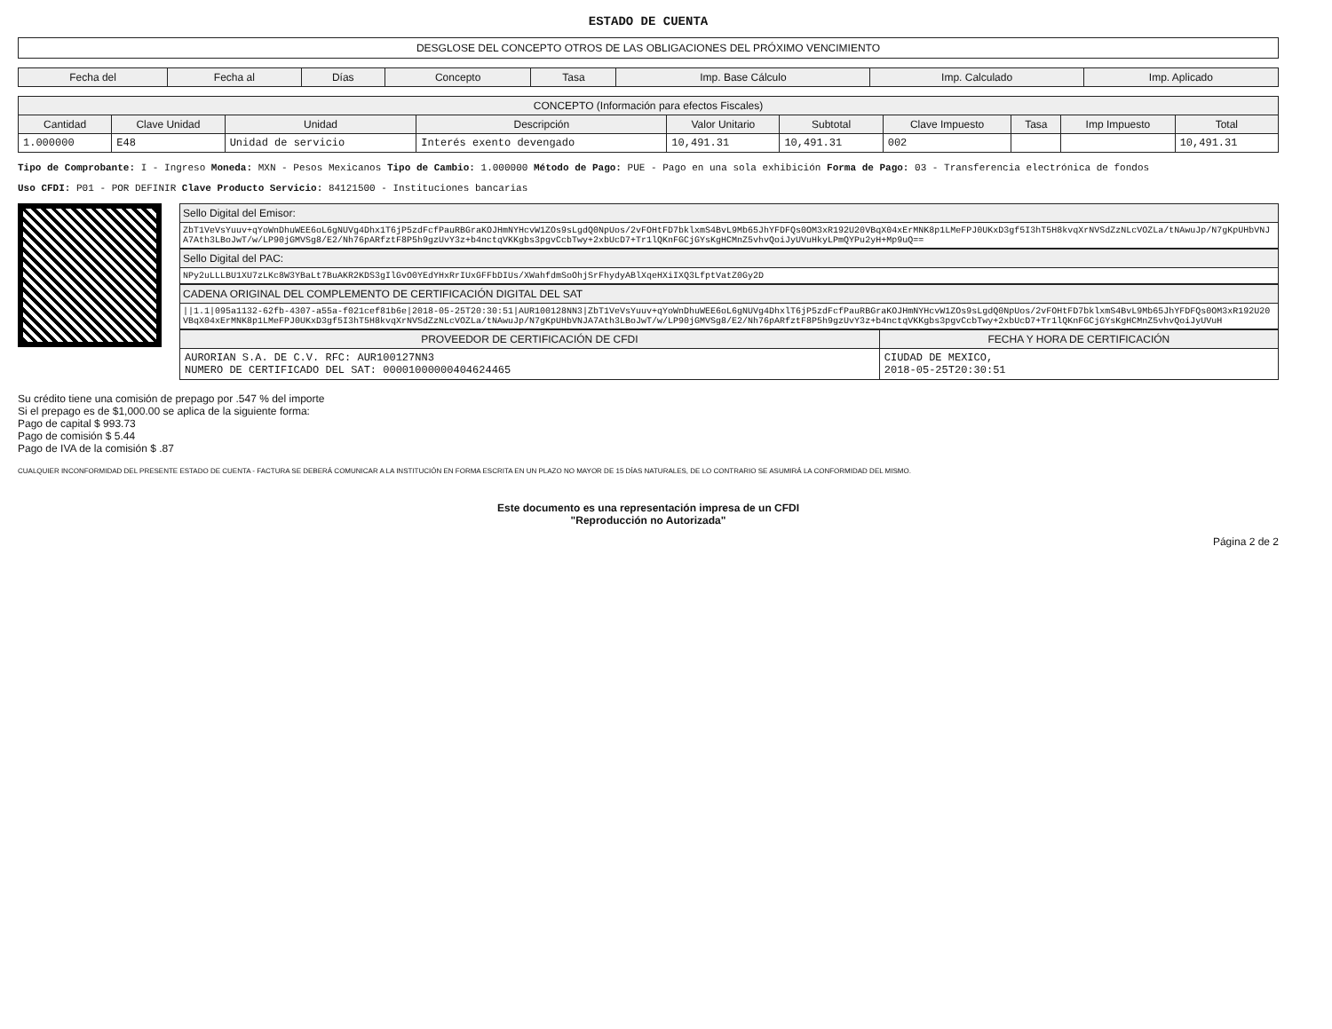ESTADO DE CUENTA
DESGLOSE DEL CONCEPTO OTROS DE LAS OBLIGACIONES DEL PRÓXIMO VENCIMIENTO
| Fecha del | Fecha al | Días | Concepto | Tasa | Imp. Base Cálculo | Imp. Calculado | Imp. Aplicado |
| --- | --- | --- | --- | --- | --- | --- | --- |
| CONCEPTO (Información para efectos Fiscales) | | | | | | | | | |
| --- | --- | --- | --- | --- | --- | --- | --- | --- | --- |
| Cantidad | Clave Unidad | Unidad | Descripción | Valor Unitario | Subtotal | Clave Impuesto | Tasa | Imp Impuesto | Total |
| 1.000000 | E48 | Unidad de servicio | Interés exento devengado | 10,491.31 | 10,491.31 | 002 | | | 10,491.31 |
Tipo de Comprobante: I - Ingreso Moneda: MXN - Pesos Mexicanos Tipo de Cambio: 1.000000 Método de Pago: PUE - Pago en una sola exhibición Forma de Pago: 03 - Transferencia electrónica de fondos
Uso CFDI: P01 - POR DEFINIR Clave Producto Servicio: 84121500 - Instituciones bancarias
Sello Digital del Emisor:
ZbT1VeVsYuuv+qYoWnDhuWEE6oL6gNUVg4Dhx1T6jP5zdFcfPauRBGraKOJHmNYHcvW1ZOs9sLgdQ0NpUos/2vFOHtFD7bklxmS4BvL9Mb65JhYFDFQs0OM3xR192U20VBqX04xErMNK8p1LMeFPJ0UKxD3gf5I3hT5H8kvqXrNVSdZzNLcVOZLa/tNAwuJp/N7gKpUHbVNJA7Ath3LBoJwT/w/LP90jGMVSg8/E2/Nh76pARfztF8P5h9gzUvY3z+b4nctqVKKgbs3pgvCcbTwy+2xbUcD7+Tr1lQKnFGCjGYsKgHCMnZ5vhvQoiJyUVuHkyLPmQYPu2yH+Mp9uQ==
Sello Digital del PAC:
NPy2uLLLBU1XU7zLKc8W3YBaLt7BuAKR2KDS3gIlGvO0YEdYHxRrIUxGFFbDIUs/XWahfdmSoOhjSrFhydyABlXqeHXiIXQ3LfptVatZ0Gy2D
CADENA ORIGINAL DEL COMPLEMENTO DE CERTIFICACIÓN DIGITAL DEL SAT
||1.1|095a1132-62fb-4307-a55a-f021cef81b6e|2018-05-25T20:30:51|AUR100128NN3|ZbT1VeVsYuuv+qYoWnDhuWEE6oL6gNUVg4DhxlT6jP5zdFcfPauRBGraKOJHmNYHcvW1ZOs9sLgdQ0NpUos/2vFOHtFD7bklxmS4BvL9Mb65JhYFDFQs0OM3xR192U20VBqX04xErMNK8p1LMeFPJ0UKxD3gf5I3hT5H8kvqXrNVSdZzNLcVOZLa/tNAwuJp/N7gKpUHbVNJA7Ath3LBoJwT/w/LP90jGMVSg8/E2/Nh76pARfztF8P5h9gzUvY3z+b4nctqVKKgbs3pgvCcbTwy+2xbUcD7+Tr1lQKnFGCjGYsKgHCMnZ5vhvQoiJyUVuH
| PROVEEDOR DE CERTIFICACIÓN DE CFDI | FECHA Y HORA DE CERTIFICACIÓN |
| --- | --- |
| AURORIAN S.A. DE C.V. RFC: AUR100127NN3 NUMERO DE CERTIFICADO DEL SAT: 00001000000404624465 | CIUDAD DE MEXICO, 2018-05-25T20:30:51 |
Su crédito tiene una comisión de prepago por .547 % del importe
Si el prepago es de $1,000.00 se aplica de la siguiente forma:
Pago de capital $ 993.73
Pago de comisión $ 5.44
Pago de IVA de la comisión $ .87
CUALQUIER INCONFORMIDAD DEL PRESENTE ESTADO DE CUENTA - FACTURA SE DEBERÁ COMUNICAR A LA INSTITUCIÓN EN FORMA ESCRITA EN UN PLAZO NO MAYOR DE 15 DÍAS NATURALES, DE LO CONTRARIO SE ASUMIRÁ LA CONFORMIDAD DEL MISMO.
Este documento es una representación impresa de un CFDI
"Reproducción no Autorizada"
Página 2 de 2